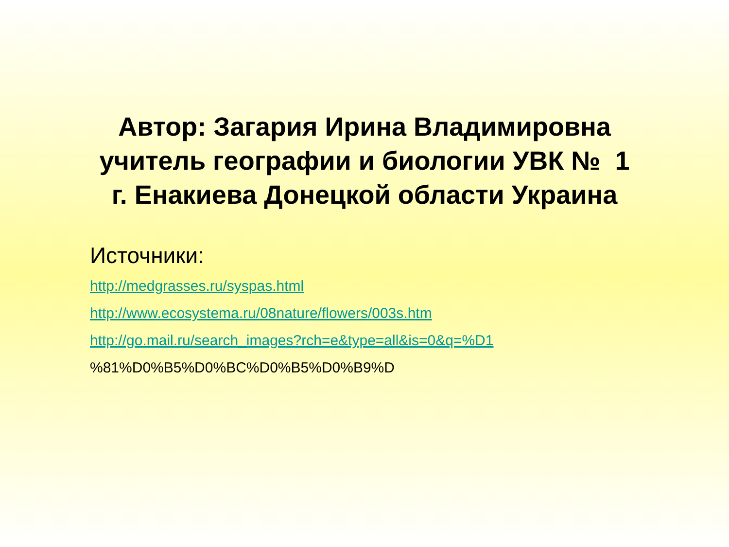Автор: Загария Ирина Владимировна
учитель географии и биологии УВК № 1
г. Енакиева Донецкой области Украина
Источники:
http://medgrasses.ru/syspas.html
http://www.ecosystema.ru/08nature/flowers/003s.htm
http://go.mail.ru/search_images?rch=e&type=all&is=0&q=%D1
%81%D0%B5%D0%BC%D0%B5%D0%B9%D